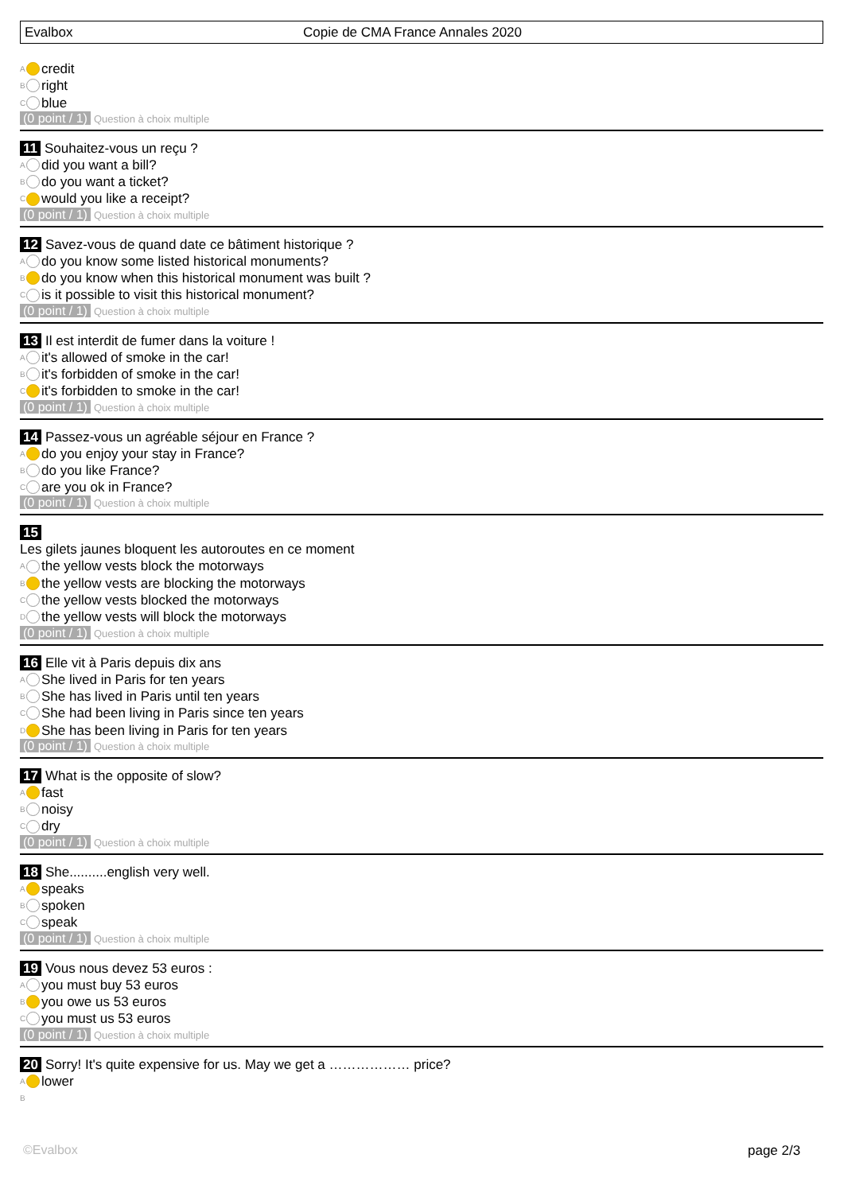Evalbox
Copie de CMA France Annales 2020
A credit
B right
C blue
(0 point / 1) Question à choix multiple
11 Souhaitez-vous un reçu ?
A did you want a bill?
B do you want a ticket?
C would you like a receipt?
(0 point / 1) Question à choix multiple
12 Savez-vous de quand date ce bâtiment historique ?
A do you know some listed historical monuments?
B do you know when this historical monument was built ?
C is it possible to visit this historical monument?
(0 point / 1) Question à choix multiple
13 Il est interdit de fumer dans la voiture !
A it's allowed of smoke in the car!
B it's forbidden of smoke in the car!
C it's forbidden to smoke in the car!
(0 point / 1) Question à choix multiple
14 Passez-vous un agréable séjour en France ?
A do you enjoy your stay in France?
B do you like France?
C are you ok in France?
(0 point / 1) Question à choix multiple
15
Les gilets jaunes bloquent les autoroutes en ce moment
A the yellow vests block the motorways
B the yellow vests are blocking the motorways
C the yellow vests blocked the motorways
D the yellow vests will block the motorways
(0 point / 1) Question à choix multiple
16 Elle vit à Paris depuis dix ans
A She lived in Paris for ten years
B She has lived in Paris until ten years
C She had been living in Paris since ten years
D She has been living in Paris for ten years
(0 point / 1) Question à choix multiple
17 What is the opposite of slow?
A fast
B noisy
C dry
(0 point / 1) Question à choix multiple
18 She..........english very well.
A speaks
B spoken
C speak
(0 point / 1) Question à choix multiple
19 Vous nous devez 53 euros :
A you must buy 53 euros
B you owe us 53 euros
C you must us 53 euros
(0 point / 1) Question à choix multiple
20 Sorry! It's quite expensive for us. May we get a ……………… price?
A lower
B
©Evalbox page 2/3